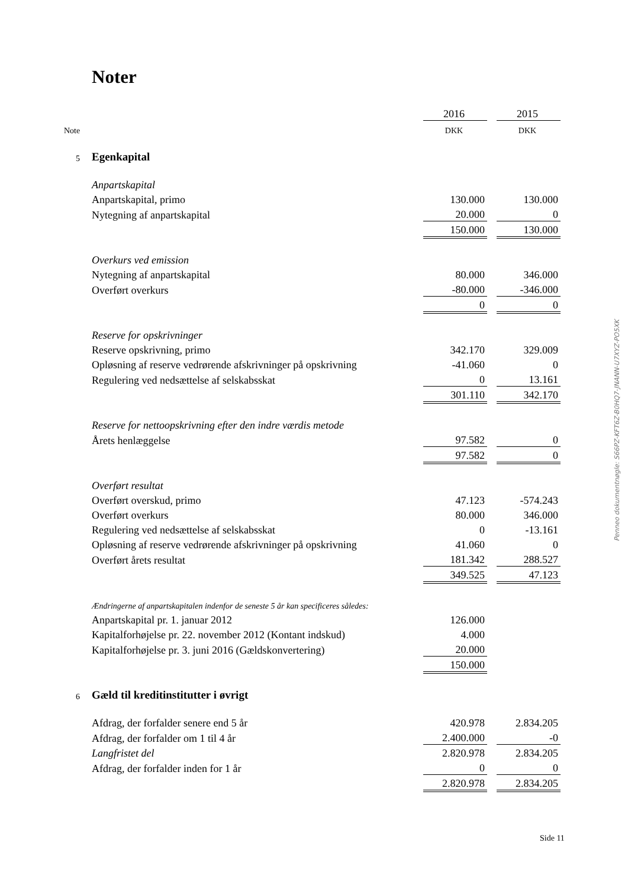Noter
| | | 2016 | | 2015 |
| Note | | DKK | | DKK |
| 5 | Egenkapital | | | |
| | Anpartskapital | | | |
| | Anpartskapital, primo | 130.000 | | 130.000 |
| | Nytegning af anpartskapital | 20.000 | | 0 |
| | | 150.000 | | 130.000 |
| | Overkurs ved emission | | | |
| | Nytegning af anpartskapital | 80.000 | | 346.000 |
| | Overført overkurs | -80.000 | | -346.000 |
| | | 0 | | 0 |
| | Reserve for opskrivninger | | | |
| | Reserve opskrivning, primo | 342.170 | | 329.009 |
| | Opløsning af reserve vedrørende afskrivninger på opskrivning | -41.060 | | 0 |
| | Regulering ved nedsættelse af selskabsskat | 0 | | 13.161 |
| | | 301.110 | | 342.170 |
| | Reserve for nettoopskrivning efter den indre værdis metode | | | |
| | Årets henlæggelse | 97.582 | | 0 |
| | | 97.582 | | 0 |
| | Overført resultat | | | |
| | Overført overskud, primo | 47.123 | | -574.243 |
| | Overført overkurs | 80.000 | | 346.000 |
| | Regulering ved nedsættelse af selskabsskat | 0 | | -13.161 |
| | Opløsning af reserve vedrørende afskrivninger på opskrivning | 41.060 | | 0 |
| | Overført årets resultat | 181.342 | | 288.527 |
| | | 349.525 | | 47.123 |
| | Ændringerne af anpartskapitalen indenfor de seneste 5 år kan specificeres således: | | | |
| | Anpartskapital pr. 1. januar 2012 | 126.000 | | |
| | Kapitalforhøjelse pr. 22. november 2012 (Kontant indskud) | 4.000 | | |
| | Kapitalforhøjelse pr. 3. juni 2016 (Gældskonvertering) | 20.000 | | |
| | | 150.000 | | |
| 6 | Gæld til kreditinstitutter i øvrigt | | | |
| | Afdrag, der forfalder senere end 5 år | 420.978 | | 2.834.205 |
| | Afdrag, der forfalder om 1 til 4 år | 2.400.000 | | -0 |
| | Langfristet del | 2.820.978 | | 2.834.205 |
| | Afdrag, der forfalder inden for 1 år | 0 | | 0 |
| | | 2.820.978 | | 2.834.205 |
Penneo dokumentnøgle: S66PZ-KFT6Z-B0HQ7-JNANN-U7XYZ-PO5XK
Side 11